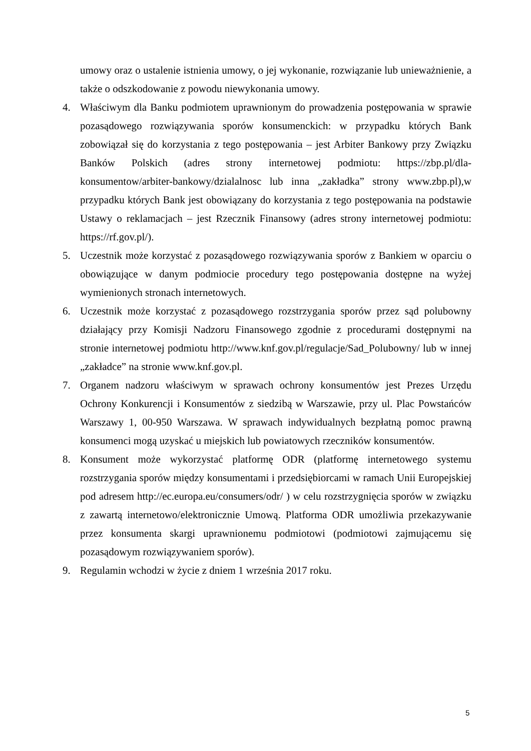umowy oraz o ustalenie istnienia umowy, o jej wykonanie, rozwiązanie lub unieważnienie, a także o odszkodowanie z powodu niewykonania umowy.
4. Właściwym dla Banku podmiotem uprawnionym do prowadzenia postępowania w sprawie pozasądowego rozwiązywania sporów konsumenckich: w przypadku których Bank zobowiązał się do korzystania z tego postępowania – jest Arbiter Bankowy przy Związku Banków Polskich (adres strony internetowej podmiotu: https://zbp.pl/dla-konsumentow/arbiter-bankowy/dzialalnosc lub inna „zakładka” strony www.zbp.pl),w przypadku których Bank jest obowiązany do korzystania z tego postępowania na podstawie Ustawy o reklamacjach – jest Rzecznik Finansowy (adres strony internetowej podmiotu: https://rf.gov.pl/).
5. Uczestnik może korzystać z pozasądowego rozwiązywania sporów z Bankiem w oparciu o obowiązujące w danym podmiocie procedury tego postępowania dostępne na wyżej wymienionych stronach internetowych.
6. Uczestnik może korzystać z pozasądowego rozstrzygania sporów przez sąd polubowny działający przy Komisji Nadzoru Finansowego zgodnie z procedurami dostępnymi na stronie internetowej podmiotu http://www.knf.gov.pl/regulacje/Sad_Polubowny/ lub w innej „zakładce” na stronie www.knf.gov.pl.
7. Organem nadzoru właściwym w sprawach ochrony konsumentów jest Prezes Urzędu Ochrony Konkurencji i Konsumentów z siedzibą w Warszawie, przy ul. Plac Powstańców Warszawy 1, 00-950 Warszawa. W sprawach indywidualnych bezpłatną pomoc prawną konsumenci mogą uzyskać u miejskich lub powiatowych rzeczników konsumentów.
8. Konsument może wykorzystać platformę ODR (platformę internetowego systemu rozstrzygania sporów między konsumentami i przedsiębiorcami w ramach Unii Europejskiej pod adresem http://ec.europa.eu/consumers/odr/ ) w celu rozstrzygnięcia sporów w związku z zawartą internetowo/elektronicznie Umową. Platforma ODR umożliwia przekazywanie przez konsumenta skargi uprawnionemu podmiotowi (podmiotowi zajmującemu się pozasądowym rozwiązywaniem sporów).
9. Regulamin wchodzi w życie z dniem 1 września 2017 roku.
5